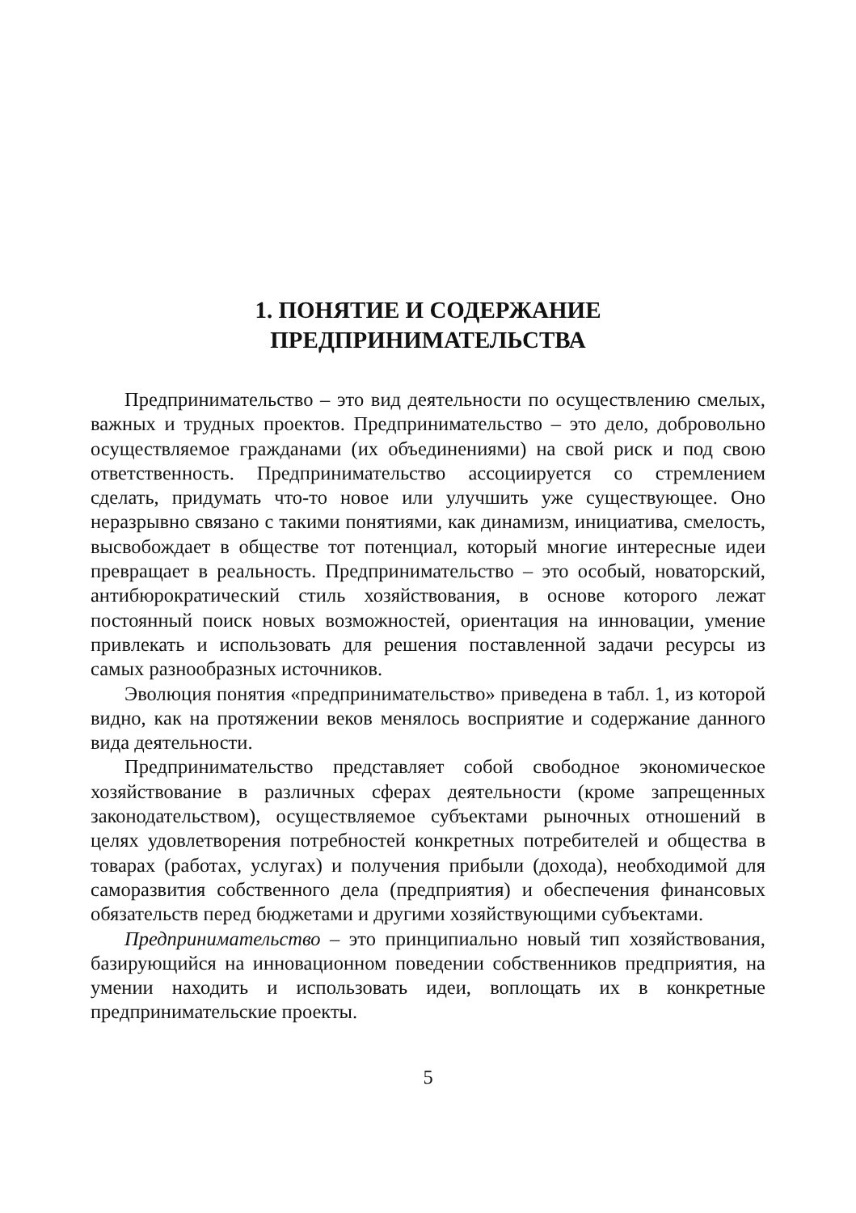1. ПОНЯТИЕ И СОДЕРЖАНИЕ
ПРЕДПРИНИМАТЕЛЬСТВА
Предпринимательство – это вид деятельности по осуществлению смелых, важных и трудных проектов. Предпринимательство – это дело, добровольно осуществляемое гражданами (их объединениями) на свой риск и под свою ответственность. Предпринимательство ассоциируется со стремлением сделать, придумать что-то новое или улучшить уже существующее. Оно неразрывно связано с такими понятиями, как динамизм, инициатива, смелость, высвобождает в обществе тот потенциал, который многие интересные идеи превращает в реальность. Предпринимательство – это особый, новаторский, антибюрократический стиль хозяйствования, в основе которого лежат постоянный поиск новых возможностей, ориентация на инновации, умение привлекать и использовать для решения поставленной задачи ресурсы из самых разнообразных источников.
Эволюция понятия «предпринимательство» приведена в табл. 1, из которой видно, как на протяжении веков менялось восприятие и содержание данного вида деятельности.
Предпринимательство представляет собой свободное экономическое хозяйствование в различных сферах деятельности (кроме запрещенных законодательством), осуществляемое субъектами рыночных отношений в целях удовлетворения потребностей конкретных потребителей и общества в товарах (работах, услугах) и получения прибыли (дохода), необходимой для саморазвития собственного дела (предприятия) и обеспечения финансовых обязательств перед бюджетами и другими хозяйствующими субъектами.
Предпринимательство – это принципиально новый тип хозяйствования, базирующийся на инновационном поведении собственников предприятия, на умении находить и использовать идеи, воплощать их в конкретные предпринимательские проекты.
5